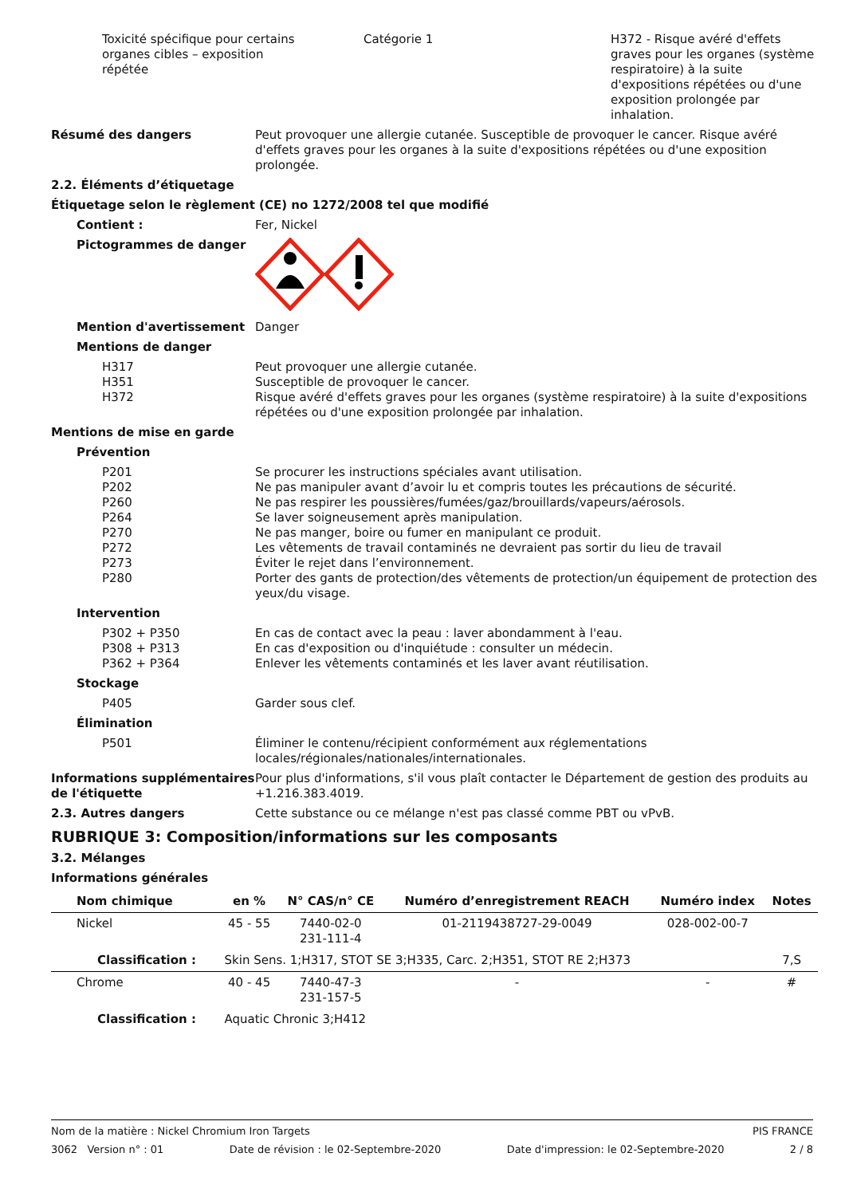Toxicité spécifique pour certains organes cibles – exposition répétée
Catégorie 1 H372 - Risque avéré d'effets graves pour les organes (système respiratoire) à la suite d'expositions répétées ou d'une exposition prolongée par inhalation.
Résumé des dangers Peut provoquer une allergie cutanée. Susceptible de provoquer le cancer. Risque avéré d'effets graves pour les organes à la suite d'expositions répétées ou d'une exposition prolongée.
2.2. Éléments d’étiquetage
Étiquetage selon le règlement (CE) no 1272/2008 tel que modifié
Contient : Fer, Nickel
Pictogrammes de danger
Mention d'avertissement Danger
Mentions de danger
H317 Peut provoquer une allergie cutanée.
H351 Susceptible de provoquer le cancer.
H372 Risque avéré d'effets graves pour les organes (système respiratoire) à la suite d'expositions répétées ou d'une exposition prolongée par inhalation.
Mentions de mise en garde
Prévention
P201 Se procurer les instructions spéciales avant utilisation.
P202 Ne pas manipuler avant d’avoir lu et compris toutes les précautions de sécurité.
P260 Ne pas respirer les poussières/fumées/gaz/brouillards/vapeurs/aérosols.
P264 Se laver soigneusement après manipulation.
P270 Ne pas manger, boire ou fumer en manipulant ce produit.
P272 Les vêtements de travail contaminés ne devraient pas sortir du lieu de travail
P273 Éviter le rejet dans l’environnement.
P280 Porter des gants de protection/des vêtements de protection/un équipement de protection des yeux/du visage.
Intervention
P302 + P350 En cas de contact avec la peau : laver abondamment à l'eau.
P308 + P313 En cas d'exposition ou d'inquiétude : consulter un médecin.
P362 + P364 Enlever les vêtements contaminés et les laver avant réutilisation.
Stockage
P405 Garder sous clef.
Élimination
P501 Éliminer le contenu/récipient conformément aux réglementations locales/régionales/nationales/internationales.
Informations supplémentaires de l'étiquette
Pour plus d'informations, s'il vous plaît contacter le Département de gestion des produits au +1.216.383.4019.
2.3. Autres dangers Cette substance ou ce mélange n'est pas classé comme PBT ou vPvB.
RUBRIQUE 3: Composition/informations sur les composants
3.2. Mélanges
Informations générales
| Nom chimique | en % | N° CAS/n° CE | Numéro d’enregistrement REACH | Numéro index | Notes |
| --- | --- | --- | --- | --- | --- |
| Nickel | 45 - 55 | 7440-02-0 231-111-4 | 01-2119438727-29-0049 | 028-002-00-7 | |
| Classification : | Skin Sens. 1;H317, STOT SE 3;H335, Carc. 2;H351, STOT RE 2;H373 | | | | 7,S |
| Chrome | 40 - 45 | 7440-47-3 231-157-5 | - | - | # |
| Classification : | Aquatic Chronic 3;H412 | | | | |
Nom de la matière : Nickel Chromium Iron Targets PIS FRANCE
3062 Version n° : 01 Date de révision : le 02-Septembre-2020 Date d'impression: le 02-Septembre-2020 2 / 8